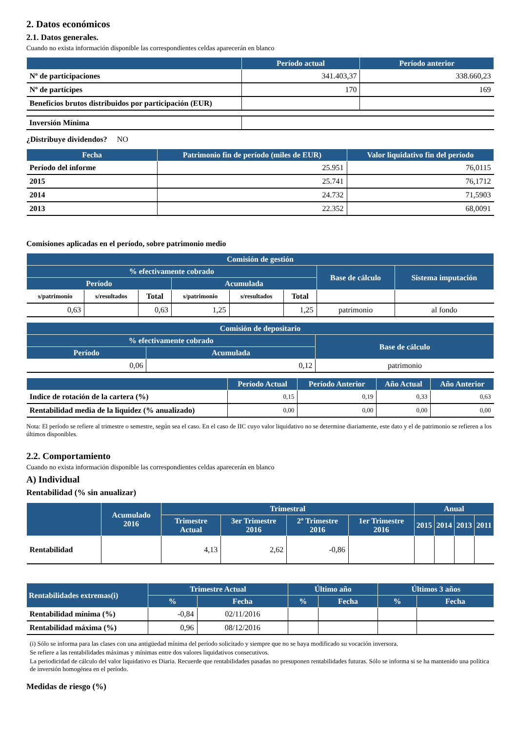2. Datos económicos
2.1. Datos generales.
Cuando no exista información disponible las correspondientes celdas aparecerán en blanco
| | Período actual | Período anterior |
| --- | --- | --- |
| Nº de participaciones | 341.403,37 | 338.660,23 |
| Nº de partícipes | 170 | 169 |
| Beneficios brutos distribuidos por participación (EUR) | | |
| Inversión Mínima | |
¿Distribuye dividendos? NO
| Fecha | Patrimonio fin de período (miles de EUR) | Valor liquidativo fin del período |
| --- | --- | --- |
| Período del informe | 25.951 | 76,0115 |
| 2015 | 25.741 | 76,1712 |
| 2014 | 24.732 | 71,5903 |
| 2013 | 22.352 | 68,0091 |
Comisiones aplicadas en el período, sobre patrimonio medio
| Comisión de gestión | | | | | | | |
| --- | --- | --- | --- | --- | --- | --- | --- |
| % efectivamente cobrado | | | | | | Base de cálculo | Sistema imputación |
| Período | | | Acumulada | | | | |
| s/patrimonio | s/resultados | Total | s/patrimonio | s/resultados | Total | | |
| 0,63 | | 0,63 | 1,25 | | 1,25 | patrimonio | al fondo |
| Comisión de depositario | | |
| --- | --- | --- |
| % efectivamente cobrado | | Base de cálculo |
| Período | Acumulada | |
| 0,06 | 0,12 | patrimonio |
| | Período Actual | Período Anterior | Año Actual | Año Anterior |
| --- | --- | --- | --- | --- |
| Indice de rotación de la cartera (%) | 0,15 | 0,19 | 0,33 | 0,63 |
| Rentabilidad media de la liquidez (% anualizado) | 0,00 | 0,00 | 0,00 | 0,00 |
Nota: El período se refiere al trimestre o semestre, según sea el caso. En el caso de IIC cuyo valor liquidativo no se determine diariamente, este dato y el de patrimonio se refieren a los últimos disponibles.
2.2. Comportamiento
Cuando no exista información disponible las correspondientes celdas aparecerán en blanco
A) Individual
Rentabilidad (% sin anualizar)
| | Acumulado 2016 | Trimestral | | | | Anual | | | |
| --- | --- | --- | --- | --- | --- | --- | --- | --- | --- |
| | | Trimestre Actual | 3er Trimestre 2016 | 2º Trimestre 2016 | 1er Trimestre 2016 | 2015 | 2014 | 2013 | 2011 |
| Rentabilidad | | 4,13 | 2,62 | -0,86 | | | | | |
| Rentabilidades extremas(i) | Trimestre Actual | | Último año | | Últimos 3 años | |
| --- | --- | --- | --- | --- | --- | --- |
| | % | Fecha | % | Fecha | % | Fecha |
| Rentabilidad mínima (%) | -0,84 | 02/11/2016 | | | | |
| Rentabilidad máxima (%) | 0,96 | 08/12/2016 | | | | |
(i) Sólo se informa para las clases con una antigüedad mínima del período solicitado y siempre que no se haya modificado su vocación inversora.
Se refiere a las rentabilidades máximas y mínimas entre dos valores liquidativos consecutivos.
La periodicidad de cálculo del valor liquidativo es Diaria. Recuerde que rentabilidades pasadas no presuponen rentabilidades futuras. Sólo se informa si se ha mantenido una política de inversión homogénea en el período.
Medidas de riesgo (%)